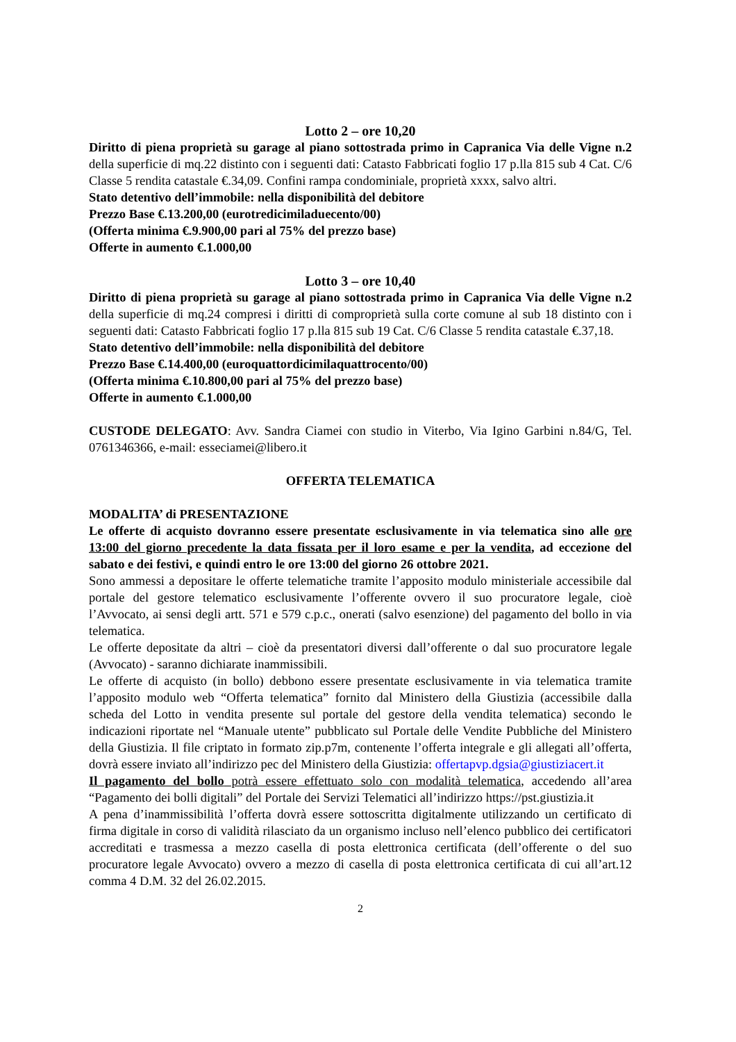Lotto 2 – ore 10,20
Diritto di piena proprietà su garage al piano sottostrada primo in Capranica Via delle Vigne n.2 della superficie di mq.22 distinto con i seguenti dati: Catasto Fabbricati foglio 17 p.lla 815 sub 4 Cat. C/6 Classe 5 rendita catastale €.34,09. Confini rampa condominiale, proprietà xxxx, salvo altri.
Stato detentivo dell’immobile: nella disponibilità del debitore
Prezzo Base €.13.200,00 (eurotredicimiladuecento/00)
(Offerta minima €.9.900,00 pari al 75% del prezzo base)
Offerte in aumento €.1.000,00
Lotto 3 – ore 10,40
Diritto di piena proprietà su garage al piano sottostrada primo in Capranica Via delle Vigne n.2 della superficie di mq.24 compresi i diritti di comproprietà sulla corte comune al sub 18 distinto con i seguenti dati: Catasto Fabbricati foglio 17 p.lla 815 sub 19 Cat. C/6 Classe 5 rendita catastale €.37,18.
Stato detentivo dell’immobile: nella disponibilità del debitore
Prezzo Base €.14.400,00 (euroquattordicimilaquattrocento/00)
(Offerta minima €.10.800,00 pari al 75% del prezzo base)
Offerte in aumento €.1.000,00
CUSTODE DELEGATO: Avv. Sandra Ciamei con studio in Viterbo, Via Igino Garbini n.84/G, Tel. 0761346366, e-mail: esseciamei@libero.it
OFFERTA TELEMATICA
MODALITA’ di PRESENTAZIONE
Le offerte di acquisto dovranno essere presentate esclusivamente in via telematica sino alle ore 13:00 del giorno precedente la data fissata per il loro esame e per la vendita, ad eccezione del sabato e dei festivi, e quindi entro le ore 13:00 del giorno 26 ottobre 2021.
Sono ammessi a depositare le offerte telematiche tramite l’apposito modulo ministeriale accessibile dal portale del gestore telematico esclusivamente l’offerente ovvero il suo procuratore legale, cioè l’Avvocato, ai sensi degli artt. 571 e 579 c.p.c., onerati (salvo esenzione) del pagamento del bollo in via telematica.
Le offerte depositate da altri – cioè da presentatori diversi dall’offerente o dal suo procuratore legale (Avvocato) - saranno dichiarate inammissibili.
Le offerte di acquisto (in bollo) debbono essere presentate esclusivamente in via telematica tramite l’apposito modulo web “Offerta telematica” fornito dal Ministero della Giustizia (accessibile dalla scheda del Lotto in vendita presente sul portale del gestore della vendita telematica) secondo le indicazioni riportate nel “Manuale utente” pubblicato sul Portale delle Vendite Pubbliche del Ministero della Giustizia. Il file criptato in formato zip.p7m, contenente l’offerta integrale e gli allegati all’offerta, dovrà essere inviato all’indirizzo pec del Ministero della Giustizia: offertapvp.dgsia@giustiziacert.it
Il pagamento del bollo potrà essere effettuato solo con modalità telematica, accedendo all’area “Pagamento dei bolli digitali” del Portale dei Servizi Telematici all’indirizzo https://pst.giustizia.it
A pena d’inammissibilità l’offerta dovrà essere sottoscritta digitalmente utilizzando un certificato di firma digitale in corso di validità rilasciato da un organismo incluso nell’elenco pubblico dei certificatori accreditati e trasmessa a mezzo casella di posta elettronica certificata (dell’offerente o del suo procuratore legale Avvocato) ovvero a mezzo di casella di posta elettronica certificata di cui all’art.12 comma 4 D.M. 32 del 26.02.2015.
2